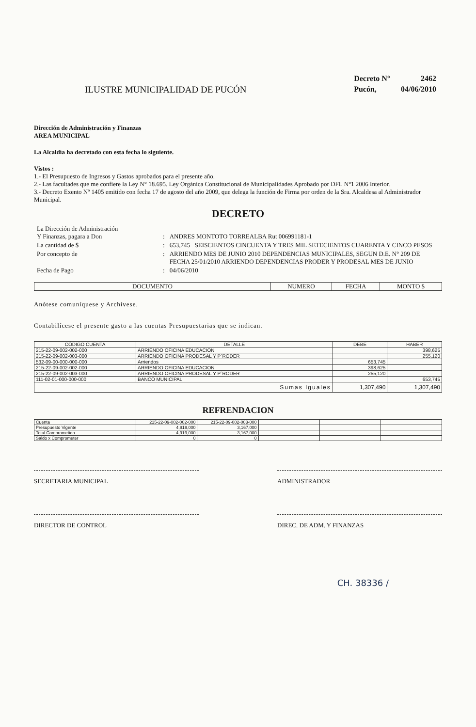ILUSTRE MUNICIPALIDAD DE PUCÓN
| Decreto N° | 2462 |
| Pucón, | 04/06/2010 |
Dirección de Administración y Finanzas
AREA MUNICIPAL
La Alcaldía ha decretado con esta fecha lo siguiente.
Vistos :
1.- El Presupuesto de Ingresos y Gastos aprobados para el presente año.
2.- Las facultades que me confiere la Ley N° 18.695. Ley Orgánica Constitucional de Municipalidades Aprobado por DFL N°1 2006 Interior.
3.- Decreto Exento Nº 1405 emitido con fecha 17 de agosto del año 2009, que delega la función de Firma por orden de la Sra. Alcaldesa al Administrador Municipal.
DECRETO
| La Dirección de Administración Y Finanzas, pagara a Don | : | ANDRES MONTOTO TORREALBA Rut 006991181-1 |
| La cantidad de $ | : | 653,745 SEISCIENTOS CINCUENTA Y TRES MIL SETECIENTOS CUARENTA Y CINCO PESOS |
| Por concepto de | : | ARRIENDO MES DE JUNIO 2010 DEPENDENCIAS MUNICIPALES, SEGUN D.E. N° 209 DE FECHA 25/01/2010 ARRIENDO DEPENDENCIAS PRODER Y PRODESAL MES DE JUNIO |
| Fecha de Pago | : | 04/06/2010 |
| DOCUMENTO | NUMERO | FECHA | MONTO $ |
| --- | --- | --- | --- |
Anótese comuníquese y Archívese.
Contabilícese el presente gasto a las cuentas Presupuestarias que se indican.
| CÓDIGO CUENTA | DETALLE | DEBE | HABER |
| --- | --- | --- | --- |
| 215-22-09-002-002-000 | ARRIENDO OFICINA EDUCACION | | 398,625 |
| 215-22-09-002-003-000 | ARRIENDO OFICINA PRODESAL Y P`RODER | | 255,120 |
| 532-09-00-000-000-000 | Arriendos | 653,745 | |
| 215-22-09-002-002-000 | ARRIENDO OFICINA EDUCACION | 398,625 | |
| 215-22-09-002-003-000 | ARRIENDO OFICINA PRODESAL Y P`RODER | 255,120 | |
| 111-02-01-000-000-000 | BANCO MUNICIPAL | | 653,745 |
| Sumas Iguales | | 1,307,490 | 1,307,490 |
REFRENDACION
| Cuenta | 215-22-09-002-002-000 | 215-22-09-002-003-000 | | | |
| Presupuesto Vigente | 4,919,000 | 3,167,000 | | | |
| Total Comprometido | 4,919,000 | 3,167,000 | | | |
| Saldo x Comprometer | 0 | 0 | | | |
SECRETARIA MUNICIPAL ADMINISTRADOR
DIRECTOR DE CONTROL DIREC. DE ADM. Y FINANZAS
CH. 38336 /